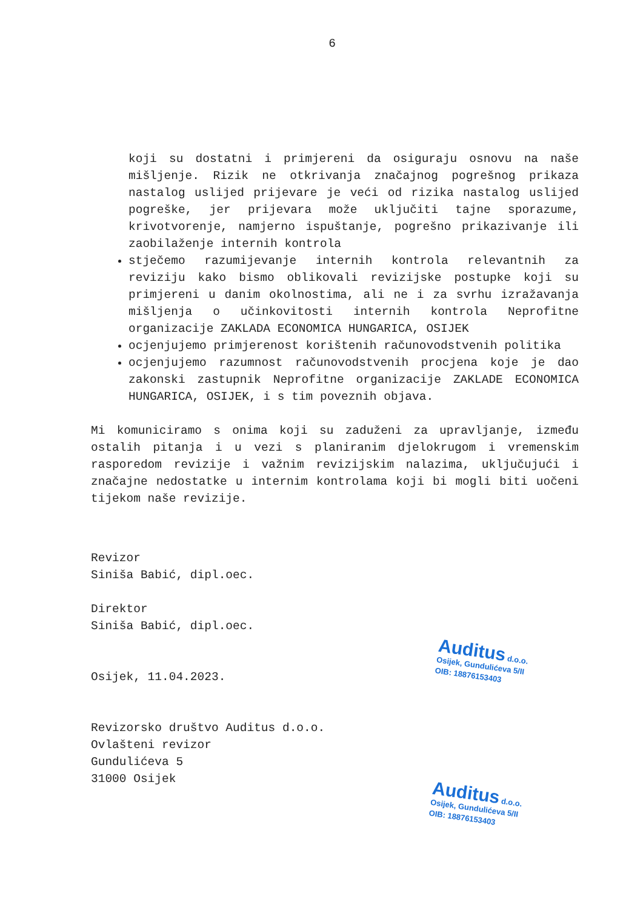6
koji su dostatni i primjereni da osiguraju osnovu na naše mišljenje. Rizik ne otkrivanja značajnog pogrešnog prikaza nastalog uslijed prijevare je veći od rizika nastalog uslijed pogreške, jer prijevara može uključiti tajne sporazume, krivotvorenje, namjerno ispuštanje, pogrešno prikazivanje ili zaobilaženje internih kontrola
stječemo razumijevanje internih kontrola relevantnih za reviziju kako bismo oblikovali revizijske postupke koji su primjereni u danim okolnostima, ali ne i za svrhu izražavanja mišljenja o učinkovitosti internih kontrola Neprofitne organizacije ZAKLADA ECONOMICA HUNGARICA, OSIJEK
ocjenjujemo primjerenost korištenih računovodstvenih politika
ocjenjujemo razumnost računovodstvenih procjena koje je dao zakonski zastupnik Neprofitne organizacije ZAKLADE ECONOMICA HUNGARICA, OSIJEK, i s tim poveznih objava.
Mi komuniciramo s onima koji su zaduženi za upravljanje, između ostalih pitanja i u vezi s planiranim djelokrugom i vremenskim rasporedom revizije i važnim revizijskim nalazima, uključujući i značajne nedostatke u internim kontrolama koji bi mogli biti uočeni tijekom naše revizije.
Revizor
Siniša Babić, dipl.oec.
Direktor
Siniša Babić, dipl.oec.
Osijek, 11.04.2023.
Revizorsko društvo Auditus d.o.o.
Ovlašteni revizor
Gundulićeva 5
31000 Osijek
Auditus d.o.o.
Osijek, Gundulićeva 5/II
OIB: 18876153403
Auditus d.o.o.
Osijek, Gundulićeva 5/II
OIB: 18876153403